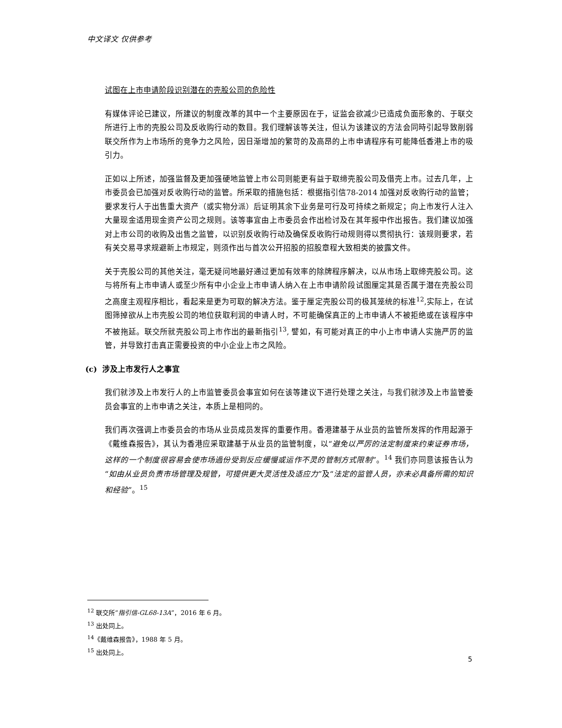中文译文 仅供参考
试图在上市申请阶段识别潜在的壳股公司的危险性
有媒体评论已建议，所建议的制度改革的其中一个主要原因在于，证监会欲减少已造成负面形象的、于联交所进行上市的壳股公司及反收购行动的数目。我们理解该等关注，但认为该建议的方法会同時引起导致削弱联交所作为上市场所的竞争力之风险，因日渐增加的繁苛的及高昂的上市申请程序有可能降低香港上市的吸引力。
正如以上所述，加强监督及更加强硬地监管上市公司则能更有益于取缔壳股公司及借壳上市。过去几年，上市委员会已加强对反收购行动的监管。所采取的措施包括：根据指引信78-2014 加强对反收购行动的监管；要求发行人于出售重大资产（或实物分派）后证明其余下业务是可行及可持续之新规定；向上市发行人注入大量现金适用现金资产公司之规则。该等事宜由上市委员会作出检讨及在其年报中作出报告。我们建议加强对上市公司的收购及出售之监管，以识别反收购行动及确保反收购行动规则得以贯彻执行：该规则要求，若有关交易寻求规避新上市规定，则须作出与首次公开招股的招股章程大致相类的披露文件。
关于壳股公司的其他关注，毫无疑问地最好通过更加有效率的除牌程序解决，以从市场上取缔壳股公司。这与将所有上市申请人或至少所有中小企业上市申请人纳入在上市申请阶段试图厘定其是否属于潜在壳股公司之高度主观程序相比，看起来是更为可取的解决方法。鉴于厘定壳股公司的极其笼统的标准<sup>12</sup>,实际上，在试图筛掉欲从上市壳股公司的地位获取利润的申请人时，不可能确保真正的上市申请人不被拒绝或在该程序中不被拖延。联交所就壳股公司上市作出的最新指引<sup>13</sup>, 譬如，有可能对真正的中小上市申请人实施严厉的监管，并导致打击真正需要投资的中小企业上市之风险。
(c) 涉及上市发行人之事宜
我们就涉及上市发行人的上市监管委员会事宜如何在该等建议下进行处理之关注，与我们就涉及上市监管委员会事宜的上市申请之关注，本质上是相同的。
我们再次强调上市委员会的市场从业员成员发挥的重要作用。香港建基于从业员的监管所发挥的作用起源于《戴维森报告》，其认为香港应采取建基于从业员的监管制度，以“避免以严厉的法定制度來约束证券市场，这样的一个制度很容易会使市场過份受到反应缓慢或运作不灵的管制方式限制”。<sup>14</sup> 我们亦同意该报告认为“如由从业员负责市场管理及规管，可提供更大灵活性及适应力”及“法定的监管人员，亦未必具备所需的知识和经验”。<sup>15</sup>
<sup>12</sup> 联交所“指引信-GL68-13A”，2016 年 6 月。
<sup>13</sup> 出处同上。
<sup>14</sup>《戴维森报告》，1988 年 5 月。
<sup>15</sup> 出处同上。
5